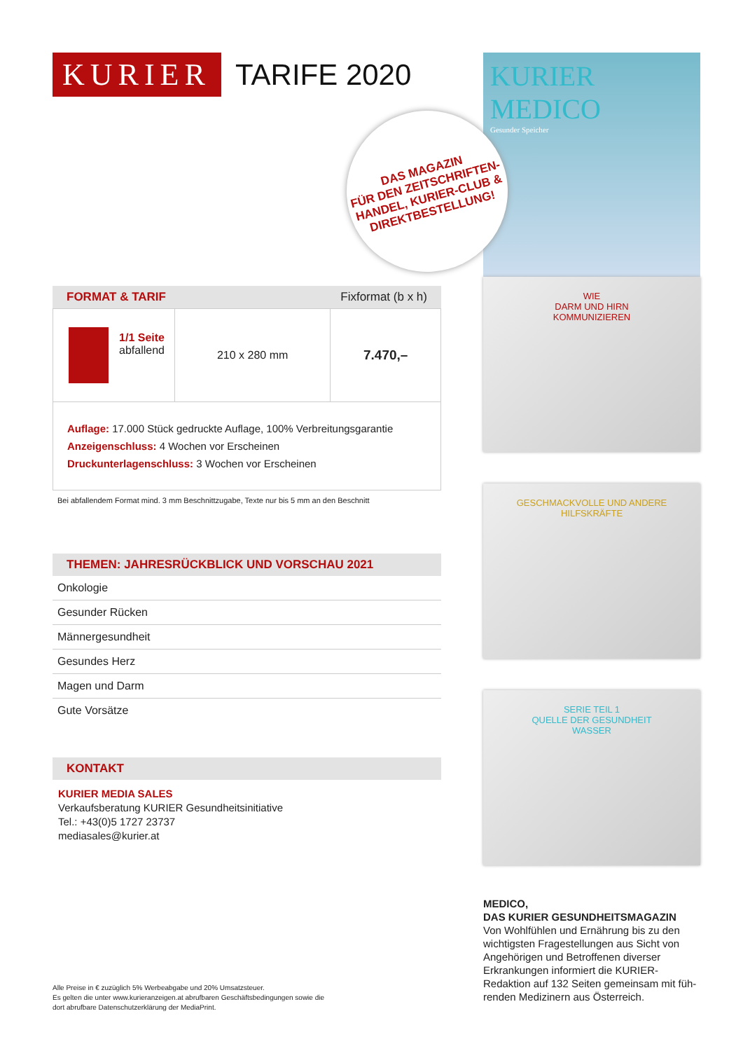KURIER
TARIFE 2020
DAS MAGAZIN
FÜR DEN ZEITSCHRIFTEN-
HANDEL, KURIER-CLUB &
DIREKTBESTELLUNG!
FORMAT & TARIF Fixformat (b x h)
| 1/1 Seite abfallend | 210 x 280 mm | 7.470,– |
Auflage: 17.000 Stück gedruckte Auflage, 100% Verbreitungsgarantie
Anzeigenschluss: 4 Wochen vor Erscheinen
Druckunterlagenschluss: 3 Wochen vor Erscheinen
Bei abfallendem Format mind. 3 mm Beschnittzugabe, Texte nur bis 5 mm an den Beschnitt
THEMEN: JAHRESRÜCKBLICK UND VORSCHAU 2021
Onkologie
Gesunder Rücken
Männergesundheit
Gesundes Herz
Magen und Darm
Gute Vorsätze
KONTAKT
KURIER MEDIA SALES
Verkaufsberatung KURIER Gesundheitsinitiative
Tel.: +43(0)5 1727 23737
mediasales@kurier.at
Alle Preise in € zuzüglich 5% Werbeabgabe und 20% Umsatzsteuer.
Es gelten die unter www.kurieranzeigen.at abrufbaren Geschäftsbedingungen sowie die
dort abrufbare Datenschutzerklärung der MediaPrint.
KURIER MEDICO
Gesunder Speicher
WIE
DARM UND HIRN
KOMMUNIZIEREN
GESCHMACKVOLLE UND ANDERE
HILFSKRÄFTE
SERIE TEIL 1
QUELLE DER GESUNDHEIT
WASSER
MEDICO,
DAS KURIER GESUNDHEITSMAGAZIN
Von Wohlfühlen und Ernährung bis zu den wichtigsten Fragestellungen aus Sicht von Angehörigen und Betroffenen diverser Erkrankungen informiert die KURIER-Redaktion auf 132 Seiten gemeinsam mit füh-renden Medizinern aus Österreich.